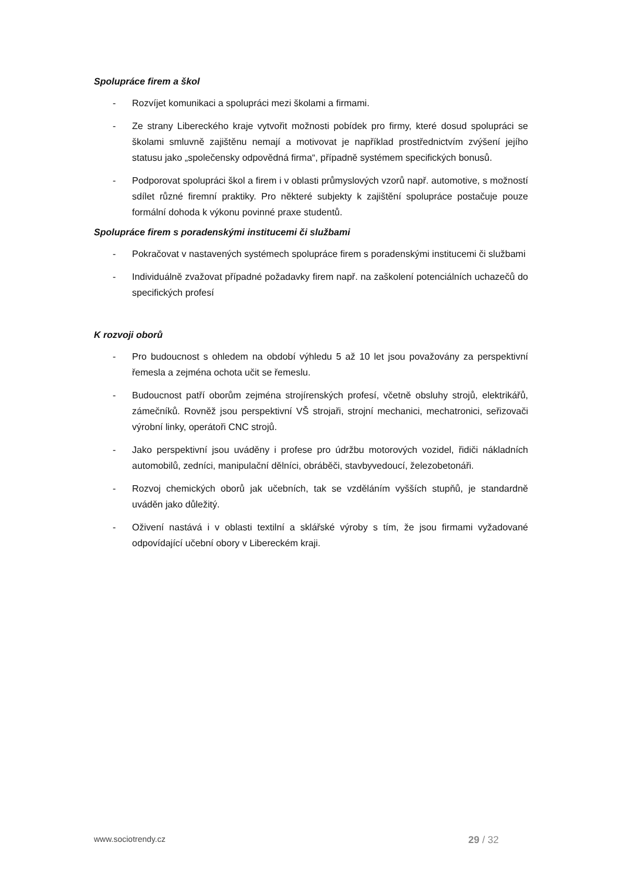Spolupráce firem a škol
- Rozvíjet komunikaci a spolupráci mezi školami a firmami.
- Ze strany Libereckého kraje vytvořit možnosti pobídek pro firmy, které dosud spolupráci se školami smluvně zajištěnu nemají a motivovat je například prostřednictvím zvýšení jejího statusu jako „společensky odpovědná firma“, případně systémem specifických bonusů.
- Podporovat spolupráci škol a firem i v oblasti průmyslových vzorů např. automotive, s možností sdílet různé firemní praktiky. Pro některé subjekty k zajištění spolupráce postačuje pouze formální dohoda k výkonu povinné praxe studentů.
Spolupráce firem s poradenskými institucemi či službami
- Pokračovat v nastavených systémech spolupráce firem s poradenskými institucemi či službami
- Individuálně zvažovat případné požadavky firem např. na zaškolení potenciálních uchazečů do specifických profesí
K rozvoji oborů
- Pro budoucnost s ohledem na období výhledu 5 až 10 let jsou považovány za perspektivní řemesla a zejména ochota učit se řemeslu.
- Budoucnost patří oborům zejména strojírenských profesí, včetně obsluhy strojů, elektrikářů, zámečníků. Rovněž jsou perspektivní VŠ strojaři, strojní mechanici, mechatronici, seřizovači výrobní linky, operátoři CNC strojů.
- Jako perspektivní jsou uváděny i profese pro údržbu motorových vozidel, řidiči nákladních automobilů, zedníci, manipulační dělníci, obráběči, stavbyvedoucí, železobetonáři.
- Rozvoj chemických oborů jak učebních, tak se vzděláním vyšších stupňů, je standardně uváděn jako důležitý.
- Oživení nastává i v oblasti textilní a sklářské výroby s tím, že jsou firmami vyžadované odpovídající učební obory v Libereckém kraji.
www.sociotrendy.cz 29 / 32